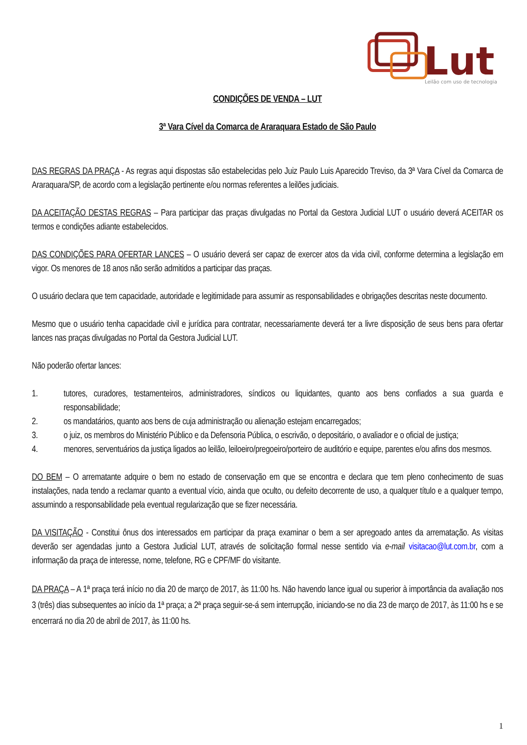Lut
Leilão com uso de tecnologia
CONDIÇÕES DE VENDA – LUT
3ª Vara Cível da Comarca de Araraquara Estado de São Paulo
DAS REGRAS DA PRAÇA - As regras aqui dispostas são estabelecidas pelo Juiz Paulo Luis Aparecido Treviso, da 3ª Vara Cível da Comarca de Araraquara/SP, de acordo com a legislação pertinente e/ou normas referentes a leilões judiciais.
DA ACEITAÇÃO DESTAS REGRAS – Para participar das praças divulgadas no Portal da Gestora Judicial LUT o usuário deverá ACEITAR os termos e condições adiante estabelecidos.
DAS CONDIÇÕES PARA OFERTAR LANCES – O usuário deverá ser capaz de exercer atos da vida civil, conforme determina a legislação em vigor. Os menores de 18 anos não serão admitidos a participar das praças.
O usuário declara que tem capacidade, autoridade e legitimidade para assumir as responsabilidades e obrigações descritas neste documento.
Mesmo que o usuário tenha capacidade civil e jurídica para contratar, necessariamente deverá ter a livre disposição de seus bens para ofertar lances nas praças divulgadas no Portal da Gestora Judicial LUT.
Não poderão ofertar lances:
1. tutores, curadores, testamenteiros, administradores, síndicos ou liquidantes, quanto aos bens confiados a sua guarda e responsabilidade;
2. os mandatários, quanto aos bens de cuja administração ou alienação estejam encarregados;
3. o juiz, os membros do Ministério Público e da Defensoria Pública, o escrivão, o depositário, o avaliador e o oficial de justiça;
4. menores, serventuários da justiça ligados ao leilão, leiloeiro/pregoeiro/porteiro de auditório e equipe, parentes e/ou afins dos mesmos.
DO BEM – O arrematante adquire o bem no estado de conservação em que se encontra e declara que tem pleno conhecimento de suas instalações, nada tendo a reclamar quanto a eventual vício, ainda que oculto, ou defeito decorrente de uso, a qualquer título e a qualquer tempo, assumindo a responsabilidade pela eventual regularização que se fizer necessária.
DA VISITAÇÃO - Constitui ônus dos interessados em participar da praça examinar o bem a ser apregoado antes da arrematação. As visitas deverão ser agendadas junto a Gestora Judicial LUT, através de solicitação formal nesse sentido via e-mail visitacao@lut.com.br, com a informação da praça de interesse, nome, telefone, RG e CPF/MF do visitante.
DA PRAÇA – A 1ª praça terá início no dia 20 de março de 2017, às 11:00 hs. Não havendo lance igual ou superior à importância da avaliação nos 3 (três) dias subsequentes ao início da 1ª praça; a 2ª praça seguir-se-á sem interrupção, iniciando-se no dia 23 de março de 2017, às 11:00 hs e se encerrará no dia 20 de abril de 2017, às 11:00 hs.
1